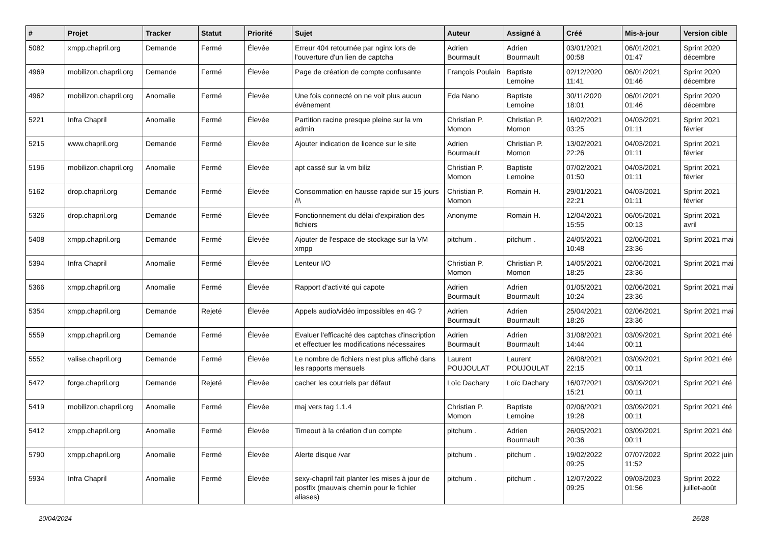| # | Projet | Tracker | Statut | Priorité | Sujet | Auteur | Assigné à | Créé | Mis-à-jour | Version cible |
| --- | --- | --- | --- | --- | --- | --- | --- | --- | --- | --- |
| 5082 | xmpp.chapril.org | Demande | Fermé | Élevée | Erreur 404 retournée par nginx lors de l'ouverture d'un lien de captcha | Adrien Bourmault | Adrien Bourmault | 03/01/2021 00:58 | 06/01/2021 01:47 | Sprint 2020 décembre |
| 4969 | mobilizon.chapril.org | Demande | Fermé | Élevée | Page de création de compte confusante | François Poulain | Baptiste Lemoine | 02/12/2020 11:41 | 06/01/2021 01:46 | Sprint 2020 décembre |
| 4962 | mobilizon.chapril.org | Anomalie | Fermé | Élevée | Une fois connecté on ne voit plus aucun évènement | Eda Nano | Baptiste Lemoine | 30/11/2020 18:01 | 06/01/2021 01:46 | Sprint 2020 décembre |
| 5221 | Infra Chapril | Anomalie | Fermé | Élevée | Partition racine presque pleine sur la vm admin | Christian P. Momon | Christian P. Momon | 16/02/2021 03:25 | 04/03/2021 01:11 | Sprint 2021 février |
| 5215 | www.chapril.org | Demande | Fermé | Élevée | Ajouter indication de licence sur le site | Adrien Bourmault | Christian P. Momon | 13/02/2021 22:26 | 04/03/2021 01:11 | Sprint 2021 février |
| 5196 | mobilizon.chapril.org | Anomalie | Fermé | Élevée | apt cassé sur la vm biliz | Christian P. Momon | Baptiste Lemoine | 07/02/2021 01:50 | 04/03/2021 01:11 | Sprint 2021 février |
| 5162 | drop.chapril.org | Demande | Fermé | Élevée | Consommation en hausse rapide sur 15 jours /!\ | Christian P. Momon | Romain H. | 29/01/2021 22:21 | 04/03/2021 01:11 | Sprint 2021 février |
| 5326 | drop.chapril.org | Demande | Fermé | Élevée | Fonctionnement du délai d'expiration des fichiers | Anonyme | Romain H. | 12/04/2021 15:55 | 06/05/2021 00:13 | Sprint 2021 avril |
| 5408 | xmpp.chapril.org | Demande | Fermé | Élevée | Ajouter de l'espace de stockage sur la VM xmpp | pitchum . | pitchum . | 24/05/2021 10:48 | 02/06/2021 23:36 | Sprint 2021 mai |
| 5394 | Infra Chapril | Anomalie | Fermé | Élevée | Lenteur I/O | Christian P. Momon | Christian P. Momon | 14/05/2021 18:25 | 02/06/2021 23:36 | Sprint 2021 mai |
| 5366 | xmpp.chapril.org | Anomalie | Fermé | Élevée | Rapport d'activité qui capote | Adrien Bourmault | Adrien Bourmault | 01/05/2021 10:24 | 02/06/2021 23:36 | Sprint 2021 mai |
| 5354 | xmpp.chapril.org | Demande | Rejeté | Élevée | Appels audio/vidéo impossibles en 4G ? | Adrien Bourmault | Adrien Bourmault | 25/04/2021 18:26 | 02/06/2021 23:36 | Sprint 2021 mai |
| 5559 | xmpp.chapril.org | Demande | Fermé | Élevée | Evaluer l'efficacité des captchas d'inscription et effectuer les modifications nécessaires | Adrien Bourmault | Adrien Bourmault | 31/08/2021 14:44 | 03/09/2021 00:11 | Sprint 2021 été |
| 5552 | valise.chapril.org | Demande | Fermé | Élevée | Le nombre de fichiers n'est plus affiché dans les rapports mensuels | Laurent POUJOULAT | Laurent POUJOULAT | 26/08/2021 22:15 | 03/09/2021 00:11 | Sprint 2021 été |
| 5472 | forge.chapril.org | Demande | Rejeté | Élevée | cacher les courriels par défaut | Loïc Dachary | Loïc Dachary | 16/07/2021 15:21 | 03/09/2021 00:11 | Sprint 2021 été |
| 5419 | mobilizon.chapril.org | Anomalie | Fermé | Élevée | maj vers tag 1.1.4 | Christian P. Momon | Baptiste Lemoine | 02/06/2021 19:28 | 03/09/2021 00:11 | Sprint 2021 été |
| 5412 | xmpp.chapril.org | Anomalie | Fermé | Élevée | Timeout à la création d'un compte | pitchum . | Adrien Bourmault | 26/05/2021 20:36 | 03/09/2021 00:11 | Sprint 2021 été |
| 5790 | xmpp.chapril.org | Anomalie | Fermé | Élevée | Alerte disque /var | pitchum . | pitchum . | 19/02/2022 09:25 | 07/07/2022 11:52 | Sprint 2022 juin |
| 5934 | Infra Chapril | Anomalie | Fermé | Élevée | sexy-chapril fait planter les mises à jour de postfix (mauvais chemin pour le fichier aliases) | pitchum . | pitchum . | 12/07/2022 09:25 | 09/03/2023 01:56 | Sprint 2022 juillet-août |
20/04/2024 26/28